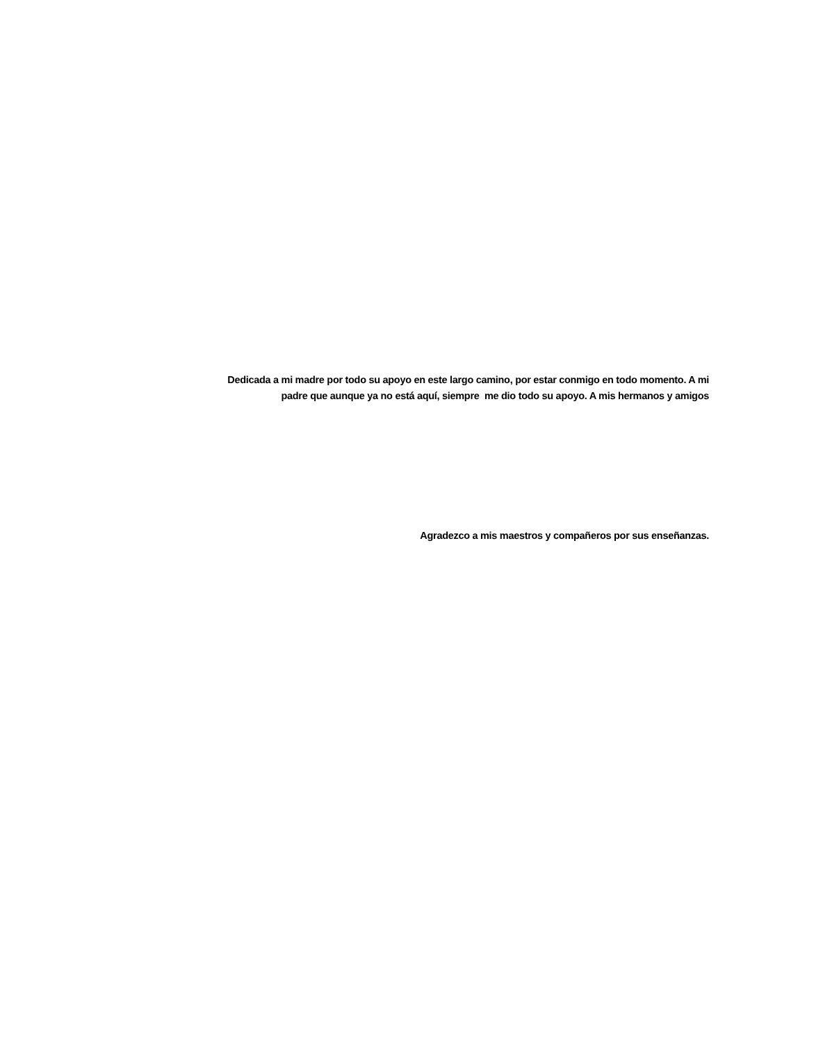Dedicada a mi madre por todo su apoyo en este largo camino, por estar conmigo en todo momento. A mi
padre que aunque ya no está aquí, siempre me dio todo su apoyo. A mis hermanos y amigos
Agradezco a mis maestros y compañeros por sus enseñanzas.